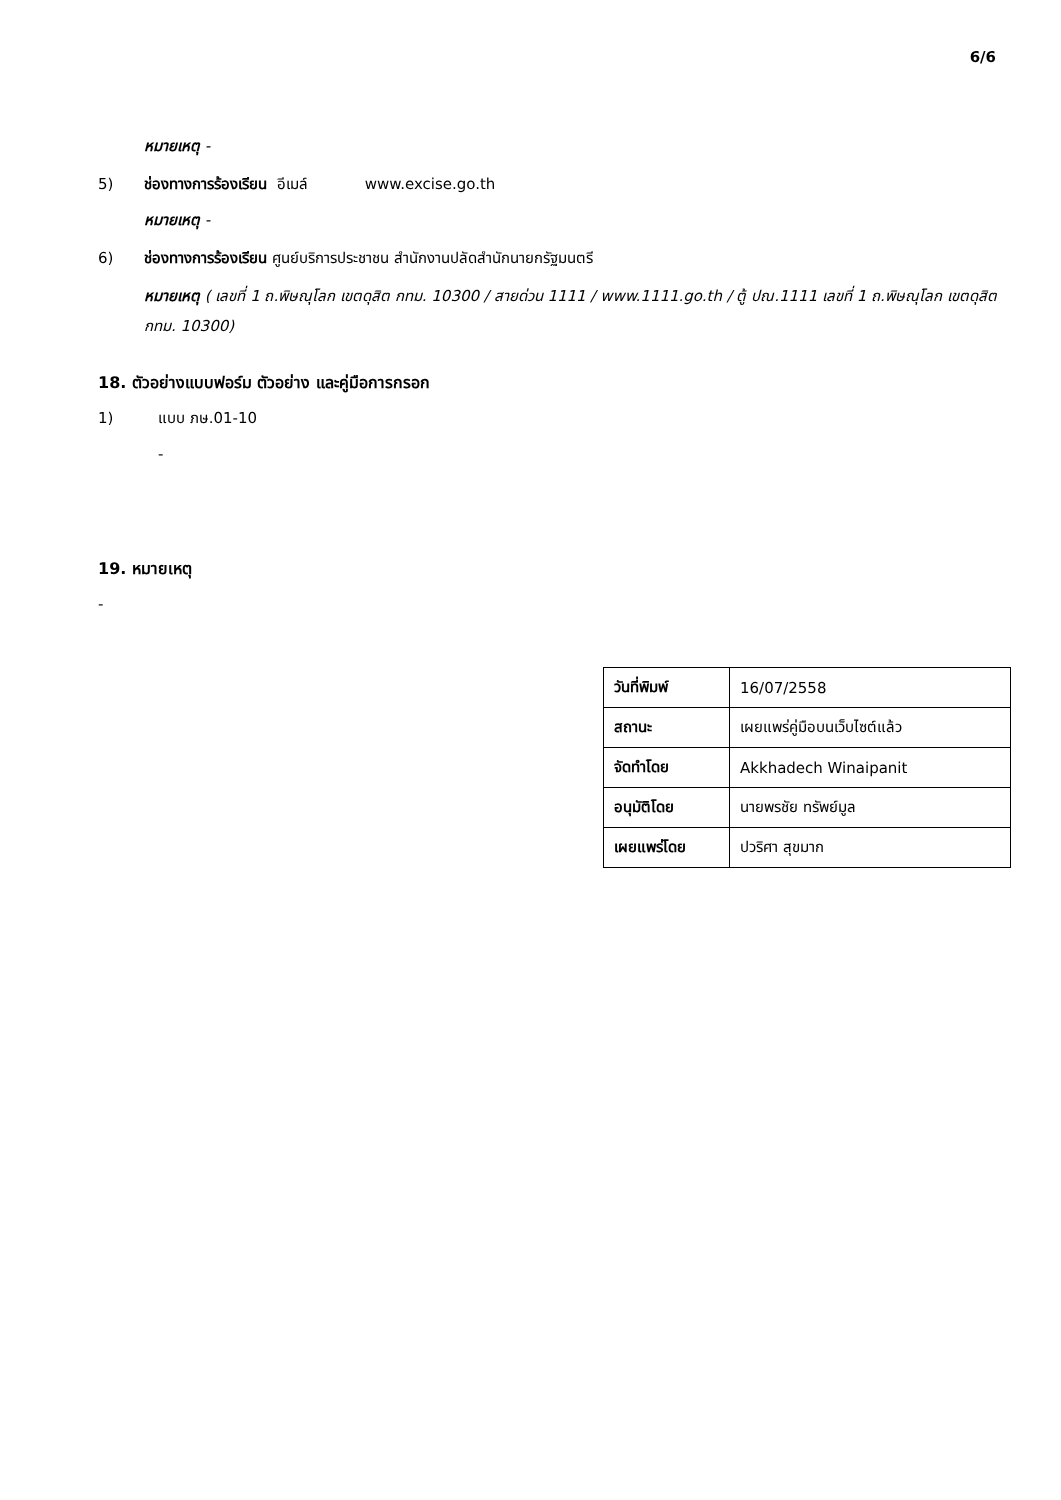6/6
หมายเหตุ -
5) ช่องทางการร้องเรียน อีเมล์ www.excise.go.th
หมายเหตุ -
6) ช่องทางการร้องเรียน ศูนย์บริการประชาชน สำนักงานปลัดสำนักนายกรัฐมนตรี
หมายเหตุ ( เลขที่ 1 ถ.พิษณุโลก เขตดุสิต กทม. 10300 / สายด่วน 1111 / www.1111.go.th / ตู้ ปณ.1111 เลขที่ 1 ถ.พิษณุโลก เขตดุสิต กทม. 10300)
18. ตัวอย่างแบบฟอร์ม ตัวอย่าง และคู่มือการกรอก
1) แบบ ภษ.01-10
-
19. หมายเหตุ
-
| วันที่พิมพ์ | 16/07/2558 |
| สถานะ | เผยแพร่คู่มือบนเว็บไซต์แล้ว |
| จัดทำโดย | Akkhadech Winaipanit |
| อนุมัติโดย | นายพรชัย ทรัพย์มูล |
| เผยแพร่โดย | ปวริศา สุขมาก |